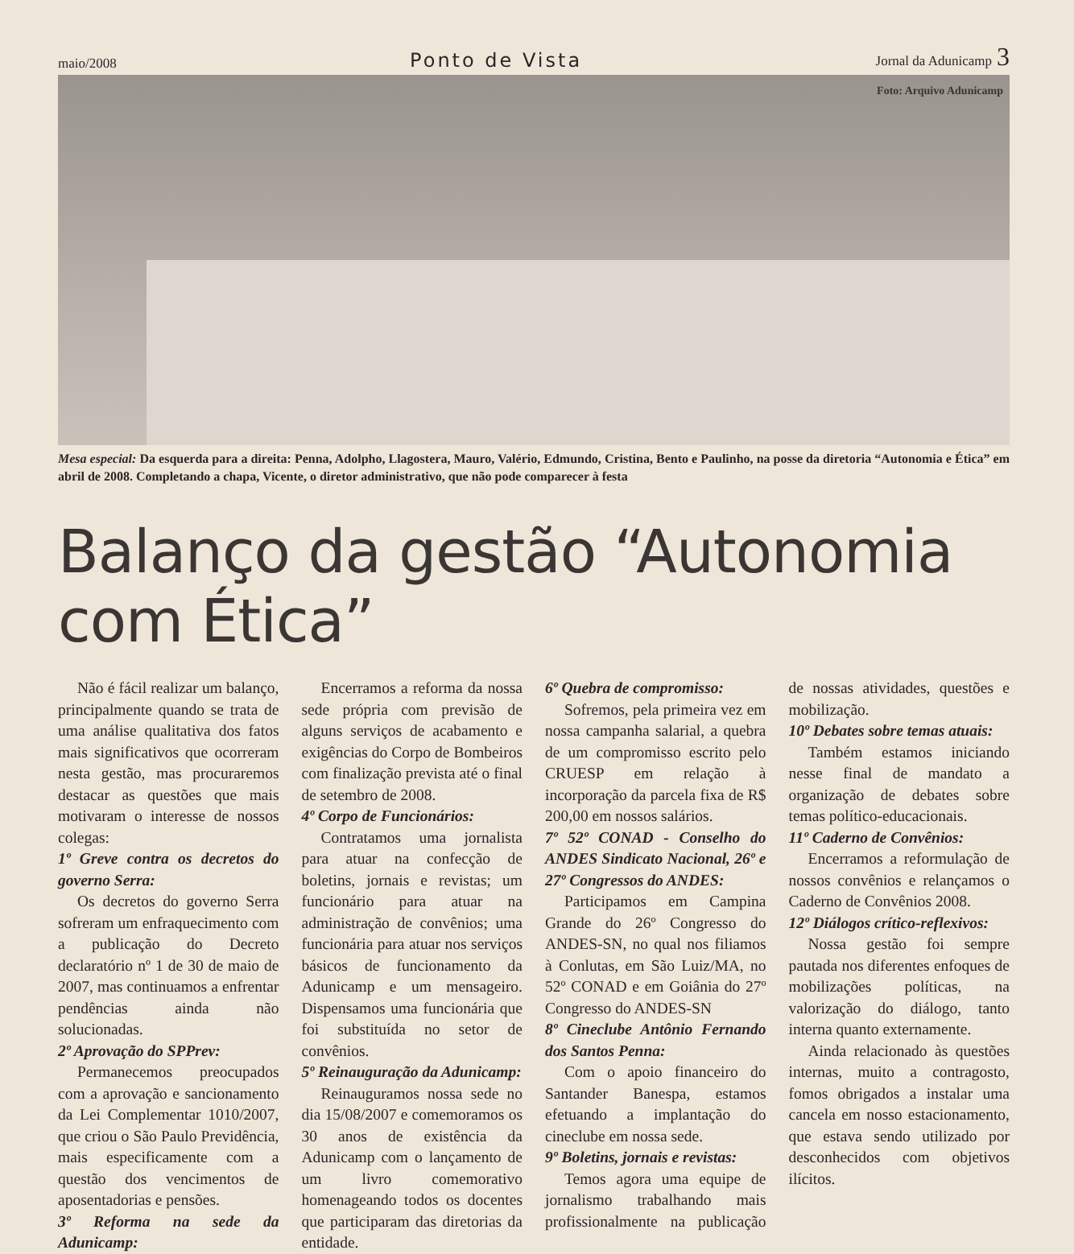maio/2008
Ponto de Vista
Jornal da Adunicamp 3
Foto: Arquivo Adunicamp
Mesa especial: Da esquerda para a direita: Penna, Adolpho, Llagostera, Mauro, Valério, Edmundo, Cristina, Bento e Paulinho, na posse da diretoria “Autonomia e Ética” em abril de 2008. Completando a chapa, Vicente, o diretor administrativo, que não pode comparecer à festa
Balanço da gestão “Autonomia com Ética”
Não é fácil realizar um balanço, principalmente quando se trata de uma análise qualitativa dos fatos mais significativos que ocorreram nesta gestão, mas procuraremos destacar as questões que mais motivaram o interesse de nossos colegas:
1º Greve contra os decretos do governo Serra:
Os decretos do governo Serra sofreram um enfraquecimento com a publicação do Decreto declaratório nº 1 de 30 de maio de 2007, mas continuamos a enfrentar pendências ainda não solucionadas.
2º Aprovação do SPPrev:
Permanecemos preocupados com a aprovação e sancionamento da Lei Complementar 1010/2007, que criou o São Paulo Previdência, mais especificamente com a questão dos vencimentos de aposentadorias e pensões.
3º Reforma na sede da Adunicamp:
Encerramos a reforma da nossa sede própria com previsão de alguns serviços de acabamento e exigências do Corpo de Bombeiros com finalização prevista até o final de setembro de 2008.
4º Corpo de Funcionários:
Contratamos uma jornalista para atuar na confecção de boletins, jornais e revistas; um funcionário para atuar na administração de convênios; uma funcionária para atuar nos serviços básicos de funcionamento da Adunicamp e um mensageiro. Dispensamos uma funcionária que foi substituída no setor de convênios.
5º Reinauguração da Adunicamp:
Reinauguramos nossa sede no dia 15/08/2007 e comemoramos os 30 anos de existência da Adunicamp com o lançamento de um livro comemorativo homenageando todos os docentes que participaram das diretorias da entidade.
6º Quebra de compromisso:
Sofremos, pela primeira vez em nossa campanha salarial, a quebra de um compromisso escrito pelo CRUESP em relação à incorporação da parcela fixa de R$ 200,00 em nossos salários.
7º 52º CONAD - Conselho do ANDES Sindicato Nacional, 26º e 27º Congressos do ANDES:
Participamos em Campina Grande do 26º Congresso do ANDES-SN, no qual nos filiamos à Conlutas, em São Luiz/MA, no 52º CONAD e em Goiânia do 27º Congresso do ANDES-SN
8º Cineclube Antônio Fernando dos Santos Penna:
Com o apoio financeiro do Santander Banespa, estamos efetuando a implantação do cineclube em nossa sede.
9º Boletins, jornais e revistas:
Temos agora uma equipe de jornalismo trabalhando mais profissionalmente na publicação de nossas atividades, questões e mobilização.
10º Debates sobre temas atuais:
Também estamos iniciando nesse final de mandato a organização de debates sobre temas político-educacionais.
11º Caderno de Convênios:
Encerramos a reformulação de nossos convênios e relançamos o Caderno de Convênios 2008.
12º Diálogos crítico-reflexivos:
Nossa gestão foi sempre pautada nos diferentes enfoques de mobilizações políticas, na valorização do diálogo, tanto interna quanto externamente.
Ainda relacionado às questões internas, muito a contragosto, fomos obrigados a instalar uma cancela em nosso estacionamento, que estava sendo utilizado por desconhecidos com objetivos ilícitos.